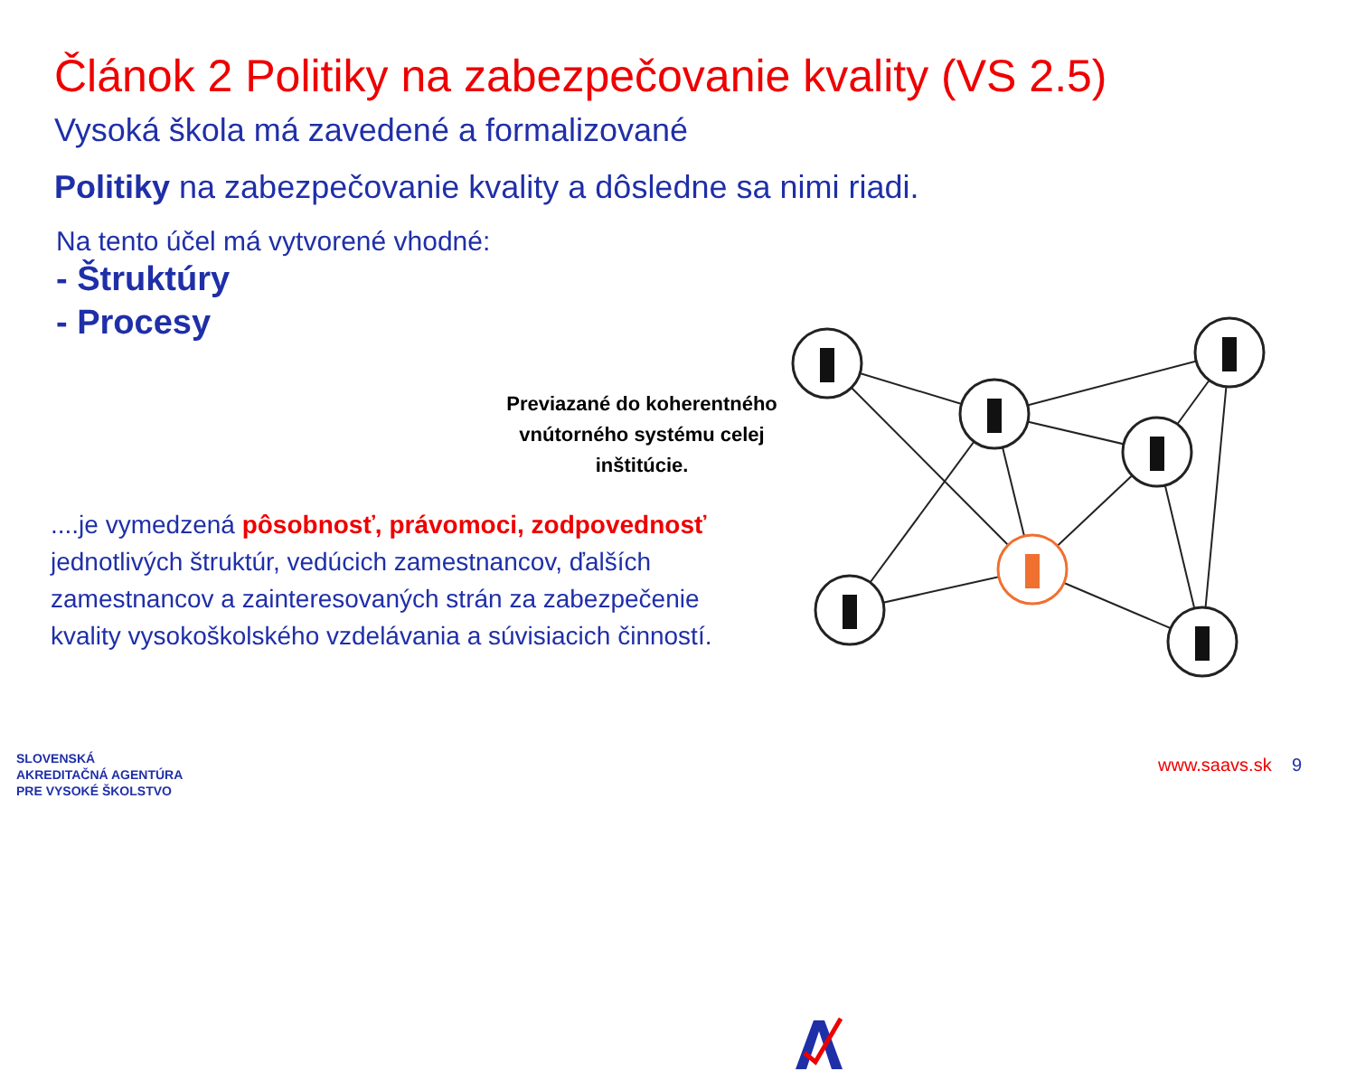Článok 2 Politiky na zabezpečovanie kvality (VS 2.5)
Vysoká škola má zavedené a formalizované
Politiky na zabezpečovanie kvality a dôsledne sa nimi riadi.
Na tento účel má vytvorené vhodné:
- Štruktúry
- Procesy
Previazané do koherentného vnútorného systému celej inštitúcie.
....je vymedzená pôsobnosť, právomoci, zodpovednosť jednotlivých štruktúr, vedúcich zamestnancov, ďalších zamestnancov a zainteresovaných strán za zabezpečenie kvality vysokoškolského vzdelávania a súvisiacich činností.
SLOVENSKÁ
AKREDITAČNÁ AGENTÚRA
PRE VYSOKÉ ŠKOLSTVO
www.saavs.sk 9